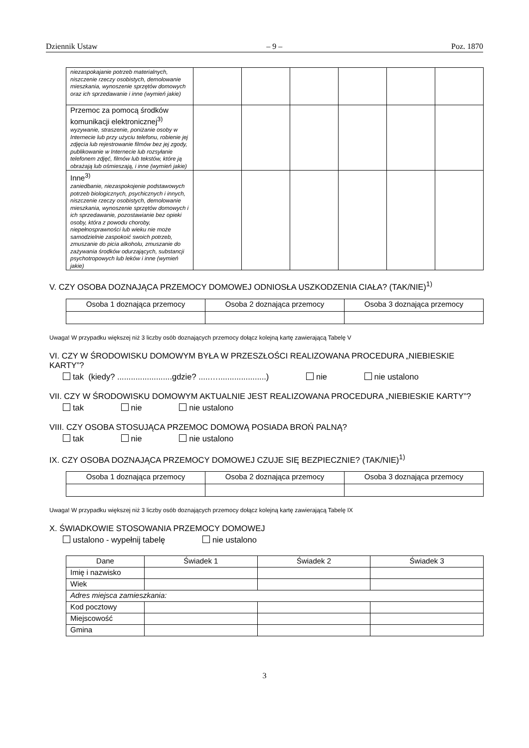Dziennik Ustaw – 9 – Poz. 1870
| niezaspokajanie potrzeb materialnych, niszczenie rzeczy osobistych, demolowanie mieszkania, wynoszenie sprzętów domowych oraz ich sprzedawanie i inne (wymień jakie) | | | | | | |
| Przemoc za pomocą środków komunikacji elektronicznej<sup>3)</sup> wyzywanie, straszenie, poniżanie osoby w Internecie lub przy użyciu telefonu, robienie jej zdjęcia lub rejestrowanie filmów bez jej zgody, publikowanie w Internecie lub rozsyłanie telefonem zdjęć, filmów lub tekstów, które ją obrażają lub ośmieszają, i inne (wymień jakie) | | | | | | |
| Inne<sup>3)</sup> zaniedbanie, niezaspokojenie podstawowych potrzeb biologicznych, psychicznych i innych, niszczenie rzeczy osobistych, demolowanie mieszkania, wynoszenie sprzętów domowych i ich sprzedawanie, pozostawianie bez opieki osoby, która z powodu choroby, niepełnosprawności lub wieku nie może samodzielnie zaspokoić swoich potrzeb, zmuszanie do picia alkoholu, zmuszanie do zażywania środków odurzających, substancji psychotropowych lub leków i inne (wymień jakie) | | | | | | |
V. CZY OSOBA DOZNAJĄCA PRZEMOCY DOMOWEJ ODNIOSŁA USZKODZENIA CIAŁA? (TAK/NIE)<sup>1)</sup>
| Osoba 1 doznająca przemocy | Osoba 2 doznająca przemocy | Osoba 3 doznająca przemocy |
| --- | --- | --- |
Uwaga! W przypadku większej niż 3 liczby osób doznających przemocy dołącz kolejną kartę zawierającą Tabelę V
VI. CZY W ŚRODOWISKU DOMOWYM BYŁA W PRZESZŁOŚCI REALIZOWANA PROCEDURA „NIEBIESKIE KARTY”?
tak (kiedy? ........................gdzie? .....….....................) nie nie ustalono
VII. CZY W ŚRODOWISKU DOMOWYM AKTUALNIE JEST REALIZOWANA PROCEDURA „NIEBIESKIE KARTY”?
tak nie nie ustalono
VIII. CZY OSOBA STOSUJĄCA PRZEMOC DOMOWĄ POSIADA BROŃ PALNĄ?
tak nie nie ustalono
IX. CZY OSOBA DOZNAJĄCA PRZEMOCY DOMOWEJ CZUJE SIĘ BEZPIECZNIE? (TAK/NIE)<sup>1)</sup>
| Osoba 1 doznająca przemocy | Osoba 2 doznająca przemocy | Osoba 3 doznająca przemocy |
| --- | --- | --- |
Uwaga! W przypadku większej niż 3 liczby osób doznających przemocy dołącz kolejną kartę zawierającą Tabelę IX
X. ŚWIADKOWIE STOSOWANIA PRZEMOCY DOMOWEJ
ustalono - wypełnij tabelę nie ustalono
| Dane | Świadek 1 | Świadek 2 | Świadek 3 |
| --- | --- | --- | --- |
| Imię i nazwisko | | | |
| Wiek | | | |
| Adres miejsca zamieszkania: | | | |
| Kod pocztowy | | | |
| Miejscowość | | | |
| Gmina | | | |
3